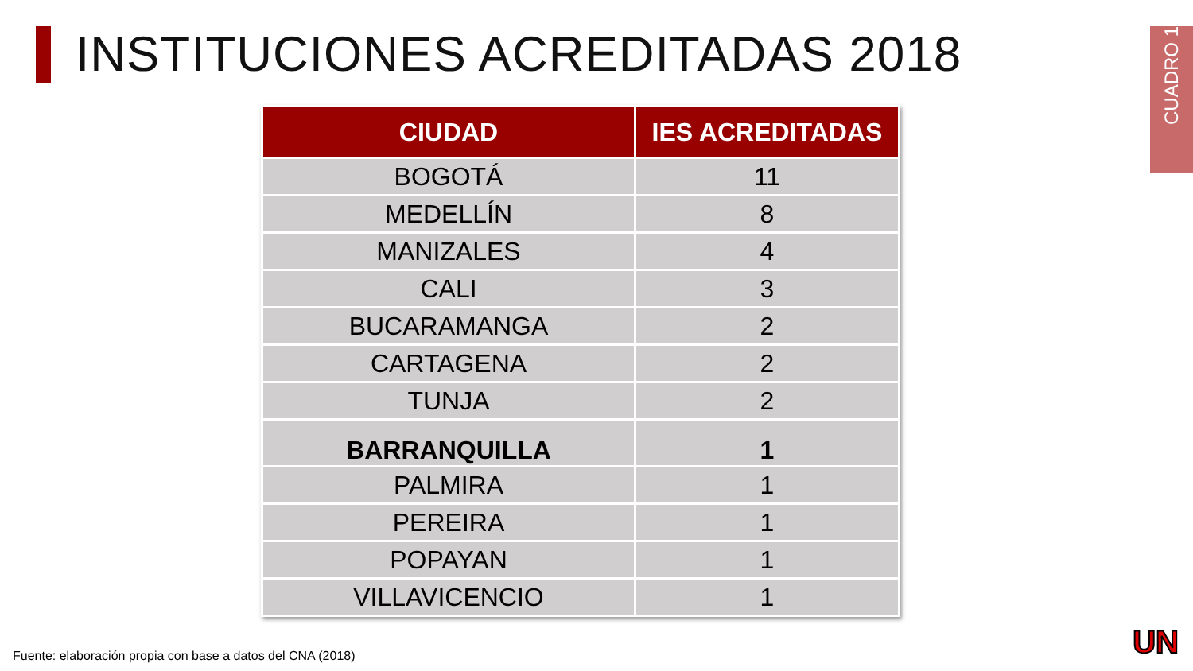INSTITUCIONES ACREDITADAS 2018
CUADRO 1
| CIUDAD | IES ACREDITADAS |
| --- | --- |
| BOGOTÁ | 11 |
| MEDELLÍN | 8 |
| MANIZALES | 4 |
| CALI | 3 |
| BUCARAMANGA | 2 |
| CARTAGENA | 2 |
| TUNJA | 2 |
| BARRANQUILLA | 1 |
| PALMIRA | 1 |
| PEREIRA | 1 |
| POPAYAN | 1 |
| VILLAVICENCIO | 1 |
Fuente: elaboración propia con base a datos del CNA (2018)
UN